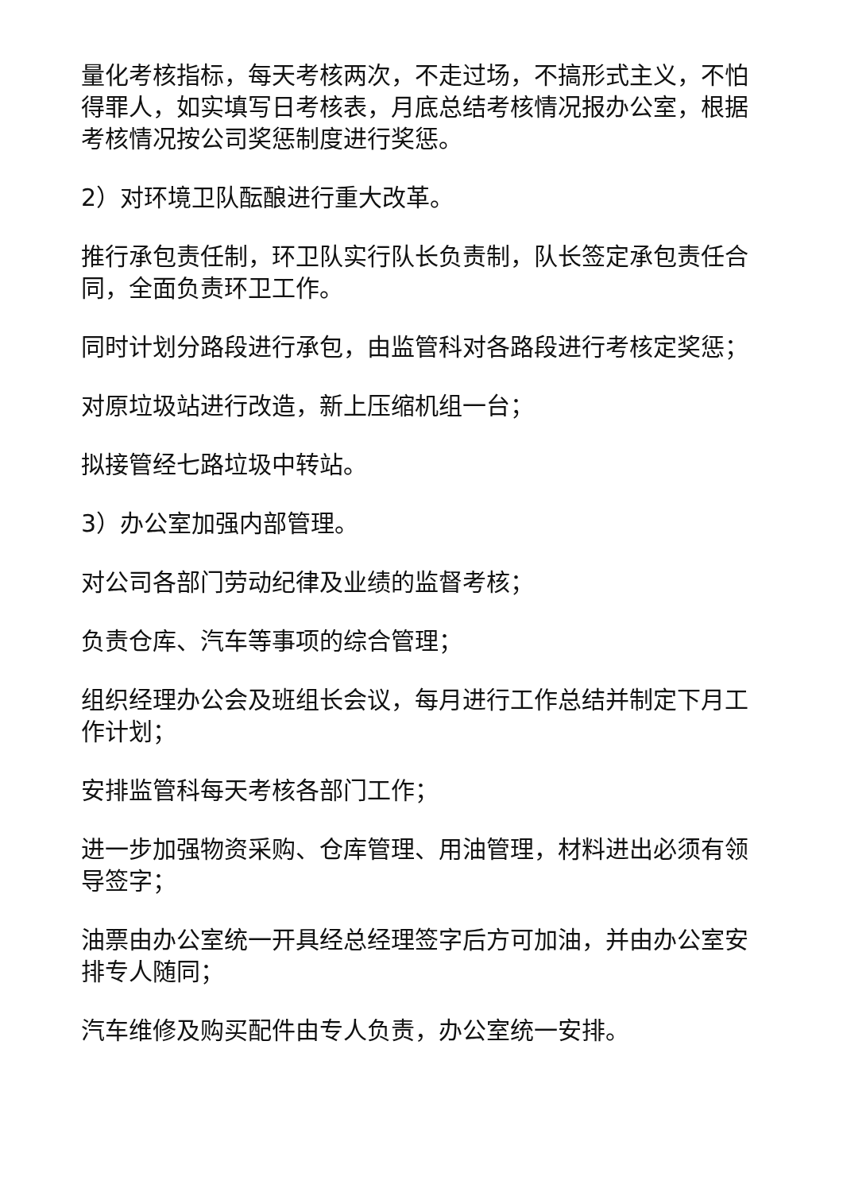量化考核指标，每天考核两次，不走过场，不搞形式主义，不怕得罪人，如实填写日考核表，月底总结考核情况报办公室，根据考核情况按公司奖惩制度进行奖惩。
2）对环境卫队酝酿进行重大改革。
推行承包责任制，环卫队实行队长负责制，队长签定承包责任合同，全面负责环卫工作。
同时计划分路段进行承包，由监管科对各路段进行考核定奖惩；
对原垃圾站进行改造，新上压缩机组一台；
拟接管经七路垃圾中转站。
3）办公室加强内部管理。
对公司各部门劳动纪律及业绩的监督考核；
负责仓库、汽车等事项的综合管理；
组织经理办公会及班组长会议，每月进行工作总结并制定下月工作计划；
安排监管科每天考核各部门工作；
进一步加强物资采购、仓库管理、用油管理，材料进出必须有领导签字；
油票由办公室统一开具经总经理签字后方可加油，并由办公室安排专人随同；
汽车维修及购买配件由专人负责，办公室统一安排。